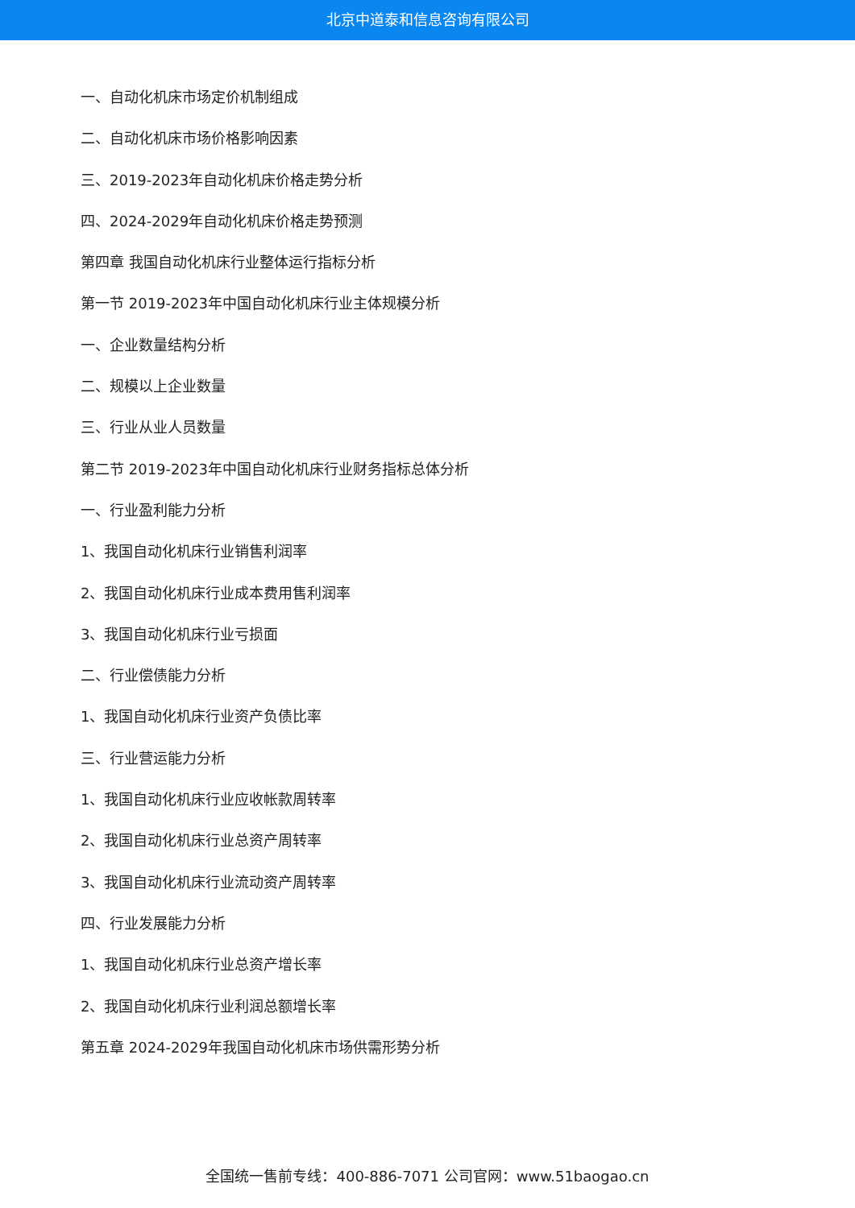北京中道泰和信息咨询有限公司
一、自动化机床市场定价机制组成
二、自动化机床市场价格影响因素
三、2019-2023年自动化机床价格走势分析
四、2024-2029年自动化机床价格走势预测
第四章 我国自动化机床行业整体运行指标分析
第一节 2019-2023年中国自动化机床行业主体规模分析
一、企业数量结构分析
二、规模以上企业数量
三、行业从业人员数量
第二节 2019-2023年中国自动化机床行业财务指标总体分析
一、行业盈利能力分析
1、我国自动化机床行业销售利润率
2、我国自动化机床行业成本费用售利润率
3、我国自动化机床行业亏损面
二、行业偿债能力分析
1、我国自动化机床行业资产负债比率
三、行业营运能力分析
1、我国自动化机床行业应收帐款周转率
2、我国自动化机床行业总资产周转率
3、我国自动化机床行业流动资产周转率
四、行业发展能力分析
1、我国自动化机床行业总资产增长率
2、我国自动化机床行业利润总额增长率
第五章 2024-2029年我国自动化机床市场供需形势分析
全国统一售前专线：400-886-7071 公司官网：www.51baogao.cn